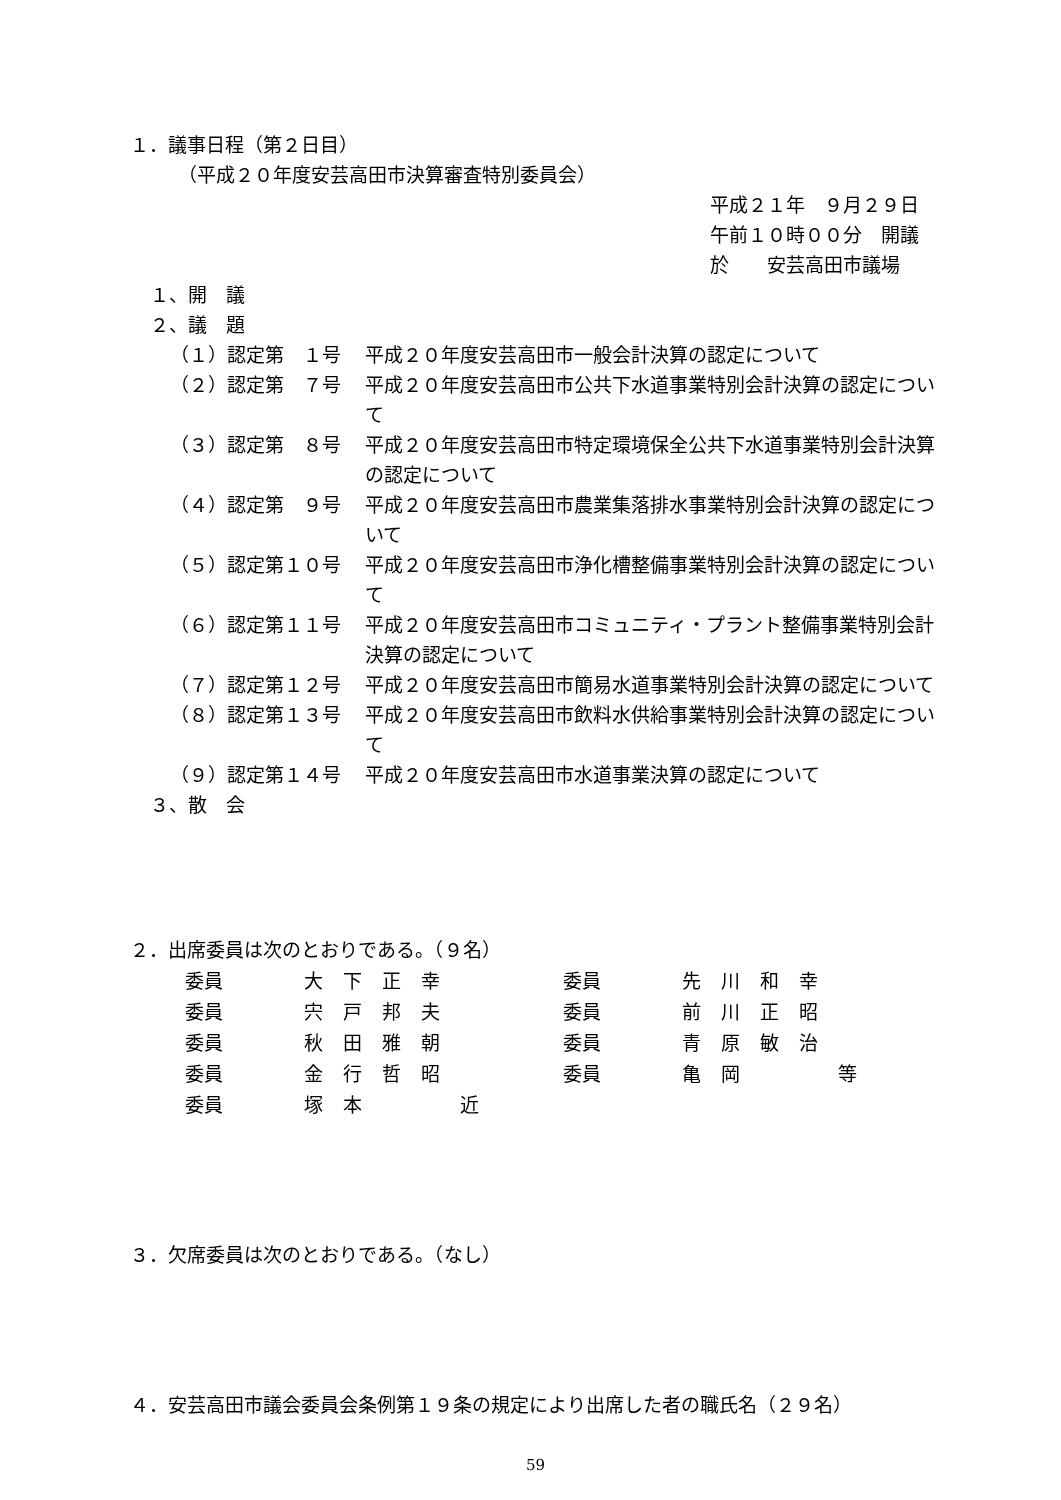１．議事日程（第２日目）
（平成２０年度安芸高田市決算審査特別委員会）
平成２１年　９月２９日
午前１０時００分　開議
於　　安芸高田市議場
１、開　議
２、議　題
（１）認定第　１号 平成２０年度安芸高田市一般会計決算の認定について
（２）認定第　７号 平成２０年度安芸高田市公共下水道事業特別会計決算の認定について
（３）認定第　８号 平成２０年度安芸高田市特定環境保全公共下水道事業特別会計決算の認定について
（４）認定第　９号 平成２０年度安芸高田市農業集落排水事業特別会計決算の認定について
（５）認定第１０号 平成２０年度安芸高田市浄化槽整備事業特別会計決算の認定について
（６）認定第１１号 平成２０年度安芸高田市コミュニティ・プラント整備事業特別会計決算の認定について
（７）認定第１２号 平成２０年度安芸高田市簡易水道事業特別会計決算の認定について
（８）認定第１３号 平成２０年度安芸高田市飲料水供給事業特別会計決算の認定について
（９）認定第１４号 平成２０年度安芸高田市水道事業決算の認定について
３、散　会
２．出席委員は次のとおりである。（９名）
| 委員 | 大下正幸 | 委員 | 先川和幸 |
| 委員 | 宍戸邦夫 | 委員 | 前川正昭 |
| 委員 | 秋田雅朝 | 委員 | 青原敏治 |
| 委員 | 金行哲昭 | 委員 | 亀岡 等 |
| 委員 | 塚本 近 | | |
３．欠席委員は次のとおりである。（なし）
４．安芸高田市議会委員会条例第１９条の規定により出席した者の職氏名（２９名）
59